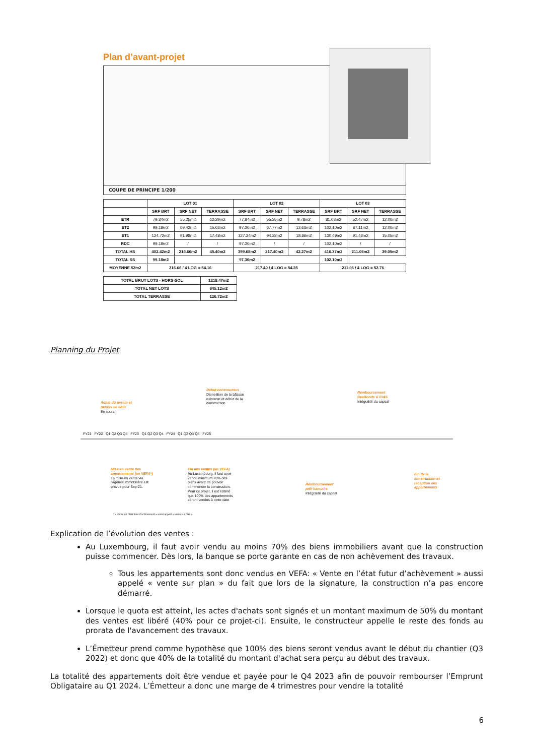Plan d’avant-projet
COUPE DE PRINCIPE 1/200
| | LOT 01 | | | LOT 02 | | | LOT 03 | | |
| --- | --- | --- | --- | --- | --- | --- | --- | --- | --- |
| | SRF BRT | SRF NET | TERRASSE | SRF BRT | SRF NET | TERRASSE | SRF BRT | SRF NET | TERRASSE |
| ETR | 79.34m2 | 55.25m2 | 12.29m2 | 77.84m2 | 55.25m2 | 9.78m2 | 81.68m2 | 52.47m2 | 12.00m2 |
| ET2 | 99.18m2 | 69.43m2 | 15.63m2 | 97.30m2 | 67.77m2 | 13.63m2 | 102.10m2 | 67.11m2 | 12.00m2 |
| ET1 | 124.72m2 | 91.98m2 | 17.48m2 | 127.24m2 | 94.38m2 | 18.86m2 | 130.49m2 | 91.48m2 | 15.05m2 |
| RDC | 99.18m2 | / | / | 97.30m2 | / | / | 102.10m2 | / | / |
| TOTAL HS | 402.42m2 | 216.66m2 | 45.40m2 | 399.68m2 | 217.40m2 | 42.27m2 | 416.37m2 | 211.06m2 | 39.05m2 |
| TOTAL SS | 99.18m2 | | | 97.30m2 | | | 102.10m2 | | |
| MOYENNE 52m2 | 216.66 / 4 LOG = 54.16 | | | 217.40 / 4 LOG = 54.35 | | | 211.06 / 4 LOG = 52.76 | | |
| TOTAL BRUT LOTS - HORS-SOL | 1218.47m2 |
| --- | --- |
| TOTAL NET LOTS | 645.12m2 |
| TOTAL TERRASSE | 126.72m2 |
Planning du Projet
Achat du terrain et
permis de bâtir
En cours
Début construction
Démolition de la bâtisse
existante et début de la
construction
Remboursement
BeeBonds & CIAS
Intégralité du capital
FY21 FY22 Q1 Q2 Q3 Q4 FY23 Q1 Q2 Q3 Q4 FY24 Q1 Q2 Q3 Q4 FY25
Mise en vente des
appartements (en VEFA*)
La mise en vente via
l'agence immobilière est
prévue pour Sep-21.
Fin des ventes (en VEFA)
Au Luxembourg, il faut avoir
vendu minimum 70% des
biens avant de pouvoir
commencer la construction.
Pour ce projet, il est estimé
que 100% des appartements
seront vendus à cette date
Remboursement
prêt bancaire
Intégralité du capital
Fin de la
construction et
réception des
appartements
* « Vente en l'état futur d'achèvement » aussi appelé « vente sur plan »
Explication de l’évolution des ventes :
Au Luxembourg, il faut avoir vendu au moins 70% des biens immobiliers avant que la construction puisse commencer. Dès lors, la banque se porte garante en cas de non achèvement des travaux.
Tous les appartements sont donc vendus en VEFA: « Vente en l’état futur d’achèvement » aussi appelé « vente sur plan » du fait que lors de la signature, la construction n’a pas encore démarré.
Lorsque le quota est atteint, les actes d'achats sont signés et un montant maximum de 50% du montant des ventes est libéré (40% pour ce projet-ci). Ensuite, le constructeur appelle le reste des fonds au prorata de l'avancement des travaux.
L’Émetteur prend comme hypothèse que 100% des biens seront vendus avant le début du chantier (Q3 2022) et donc que 40% de la totalité du montant d'achat sera perçu au début des travaux.
La totalité des appartements doit être vendue et payée pour le Q4 2023 afin de pouvoir rembourser l’Emprunt Obligataire au Q1 2024. L’Émetteur a donc une marge de 4 trimestres pour vendre la totalité
6